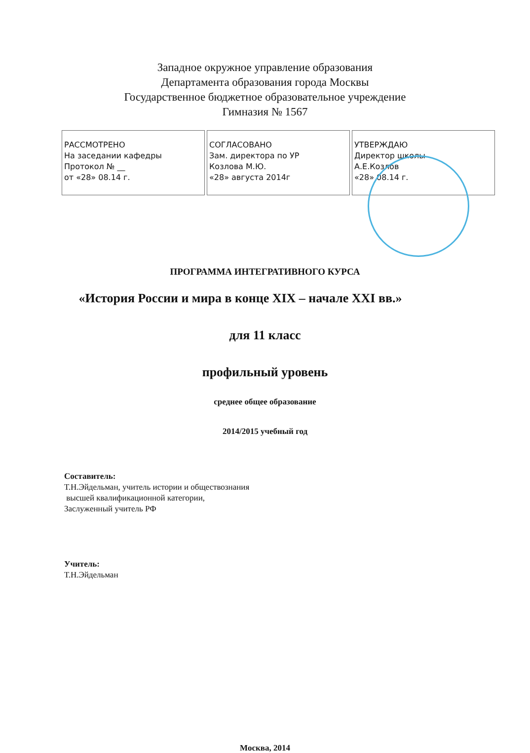Западное окружное управление образования
Департамента образования города Москвы
Государственное бюджетное образовательное учреждение
Гимназия № 1567
| РАССМОТРЕНО На заседании кафедры Протокол № __ от «28» 08.14 г. | СОГЛАСОВАНО Зам. директора по УР Козлова М.Ю. «28» августа 2014г | УТВЕРЖДАЮ Директор школы А.Е.Козлов «28» 08.14 г. |
ПРОГРАММА ИНТЕГРАТИВНОГО КУРСА
«История России и мира в конце XIX – начале XXI вв.»
для 11 класс
профильный уровень
среднее общее образование
2014/2015 учебный год
Составитель:
Т.Н.Эйдельман, учитель истории и обществознания
высшей квалификационной категории,
Заслуженный учитель РФ
Учитель:
Т.Н.Эйдельман
Москва, 2014